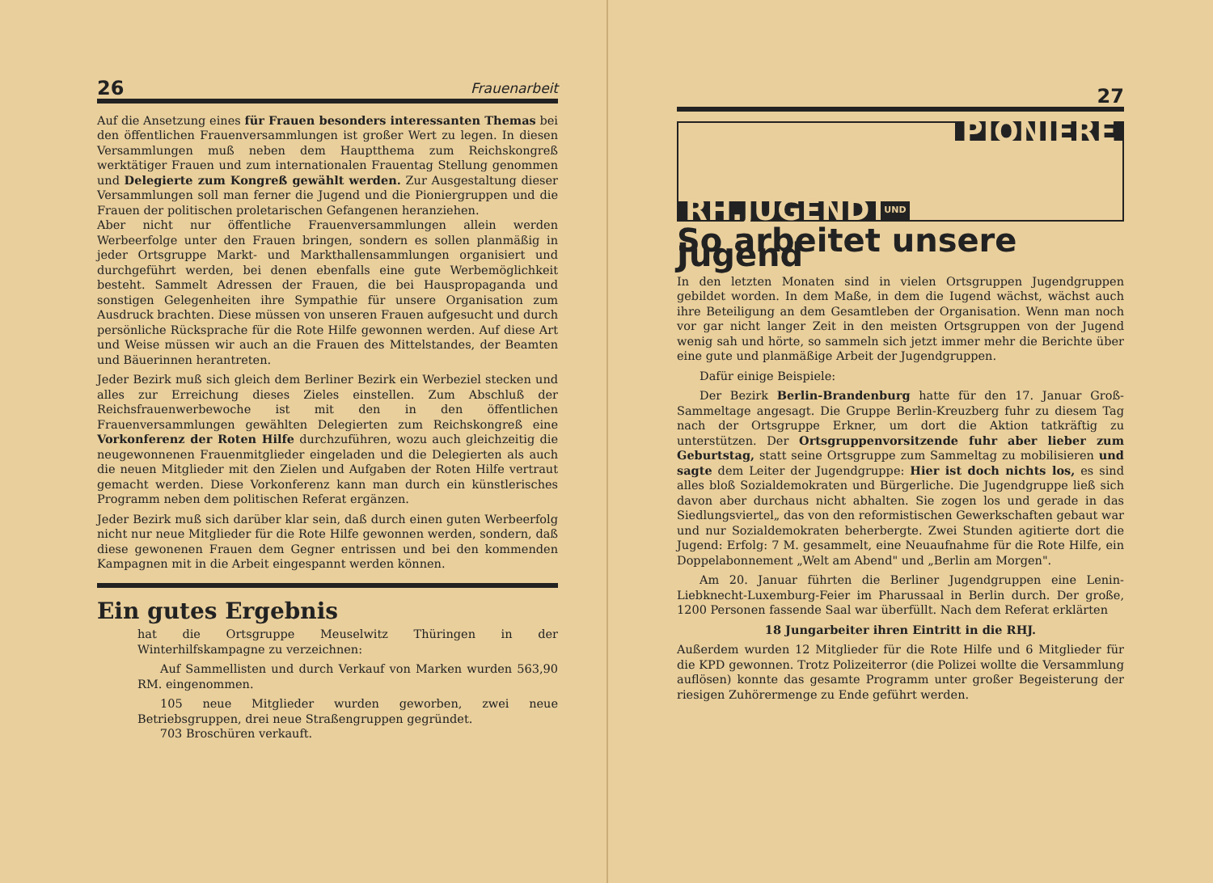26 Frauenarbeit
Auf die Ansetzung eines für Frauen besonders interessanten Themas bei den öffentlichen Frauenversammlungen ist großer Wert zu legen. In diesen Versammlungen muß neben dem Hauptthema zum Reichskongreß werktätiger Frauen und zum internationalen Frauentag Stellung genommen und Delegierte zum Kongreß gewählt werden. Zur Ausgestaltung dieser Versammlungen soll man ferner die Jugend und die Pioniergruppen und die Frauen der politischen proletarischen Gefangenen heranziehen.
Aber nicht nur öffentliche Frauenversammlungen allein werden Werbeerfolge unter den Frauen bringen, sondern es sollen planmäßig in jeder Ortsgruppe Markt- und Markthallensammlungen organisiert und durchgeführt werden, bei denen ebenfalls eine gute Werbemöglichkeit besteht. Sammelt Adressen der Frauen, die bei Hauspropaganda und sonstigen Gelegenheiten ihre Sympathie für unsere Organisation zum Ausdruck brachten. Diese müssen von unseren Frauen aufgesucht und durch persönliche Rücksprache für die Rote Hilfe gewonnen werden. Auf diese Art und Weise müssen wir auch an die Frauen des Mittelstandes, der Beamten und Bäuerinnen herantreten.
Jeder Bezirk muß sich gleich dem Berliner Bezirk ein Werbeziel stecken und alles zur Erreichung dieses Zieles einstellen. Zum Abschluß der Reichsfrauenwerbewoche ist mit den in den öffentlichen Frauenversammlungen gewählten Delegierten zum Reichskongreß eine Vorkonferenz der Roten Hilfe durchzuführen, wozu auch gleichzeitig die neugewonnenen Frauenmitglieder eingeladen und die Delegierten als auch die neuen Mitglieder mit den Zielen und Aufgaben der Roten Hilfe vertraut gemacht werden. Diese Vorkonferenz kann man durch ein künstlerisches Programm neben dem politischen Referat ergänzen.
Jeder Bezirk muß sich darüber klar sein, daß durch einen guten Werbeerfolg nicht nur neue Mitglieder für die Rote Hilfe gewonnen werden, sondern, daß diese gewonenen Frauen dem Gegner entrissen und bei den kommenden Kampagnen mit in die Arbeit eingespannt werden können.
Ein gutes Ergebnis
hat die Ortsgruppe Meuselwitz Thüringen in der Winterhilfskampagne zu verzeichnen:
Auf Sammellisten und durch Verkauf von Marken wurden 563,90 RM. eingenommen.
105 neue Mitglieder wurden geworben, zwei neue Betriebsgruppen, drei neue Straßengruppen gegründet.
703 Broschüren verkauft.
27
PIONIERE
RH.JUGEND UND
So arbeitet unsere Jugend
In den letzten Monaten sind in vielen Ortsgruppen Jugendgruppen gebildet worden. In dem Maße, in dem die Iugend wächst, wächst auch ihre Beteiligung an dem Gesamtleben der Organisation. Wenn man noch vor gar nicht langer Zeit in den meisten Ortsgruppen von der Jugend wenig sah und hörte, so sammeln sich jetzt immer mehr die Berichte über eine gute und planmäßige Arbeit der Jugendgruppen.
Dafür einige Beispiele:
Der Bezirk Berlin-Brandenburg hatte für den 17. Januar Groß-Sammeltage angesagt. Die Gruppe Berlin-Kreuzberg fuhr zu diesem Tag nach der Ortsgruppe Erkner, um dort die Aktion tatkräftig zu unterstützen. Der Ortsgruppenvorsitzende fuhr aber lieber zum Geburtstag, statt seine Ortsgruppe zum Sammeltag zu mobilisieren und sagte dem Leiter der Jugendgruppe: Hier ist doch nichts los, es sind alles bloß Sozialdemokraten und Bürgerliche. Die Jugendgruppe ließ sich davon aber durchaus nicht abhalten. Sie zogen los und gerade in das Siedlungsviertel„ das von den reformistischen Gewerkschaften gebaut war und nur Sozialdemokraten beherbergte. Zwei Stunden agitierte dort die Jugend: Erfolg: 7 M. gesammelt, eine Neuaufnahme für die Rote Hilfe, ein Doppelabonnement „Welt am Abend" und „Berlin am Morgen".
Am 20. Januar führten die Berliner Jugendgruppen eine Lenin-Liebknecht-Luxemburg-Feier im Pharussaal in Berlin durch. Der große, 1200 Personen fassende Saal war überfüllt. Nach dem Referat erklärten
18 Jungarbeiter ihren Eintritt in die RHJ.
Außerdem wurden 12 Mitglieder für die Rote Hilfe und 6 Mitglieder für die KPD gewonnen. Trotz Polizeiterror (die Polizei wollte die Versammlung auflösen) konnte das gesamte Programm unter großer Begeisterung der riesigen Zuhörermenge zu Ende geführt werden.